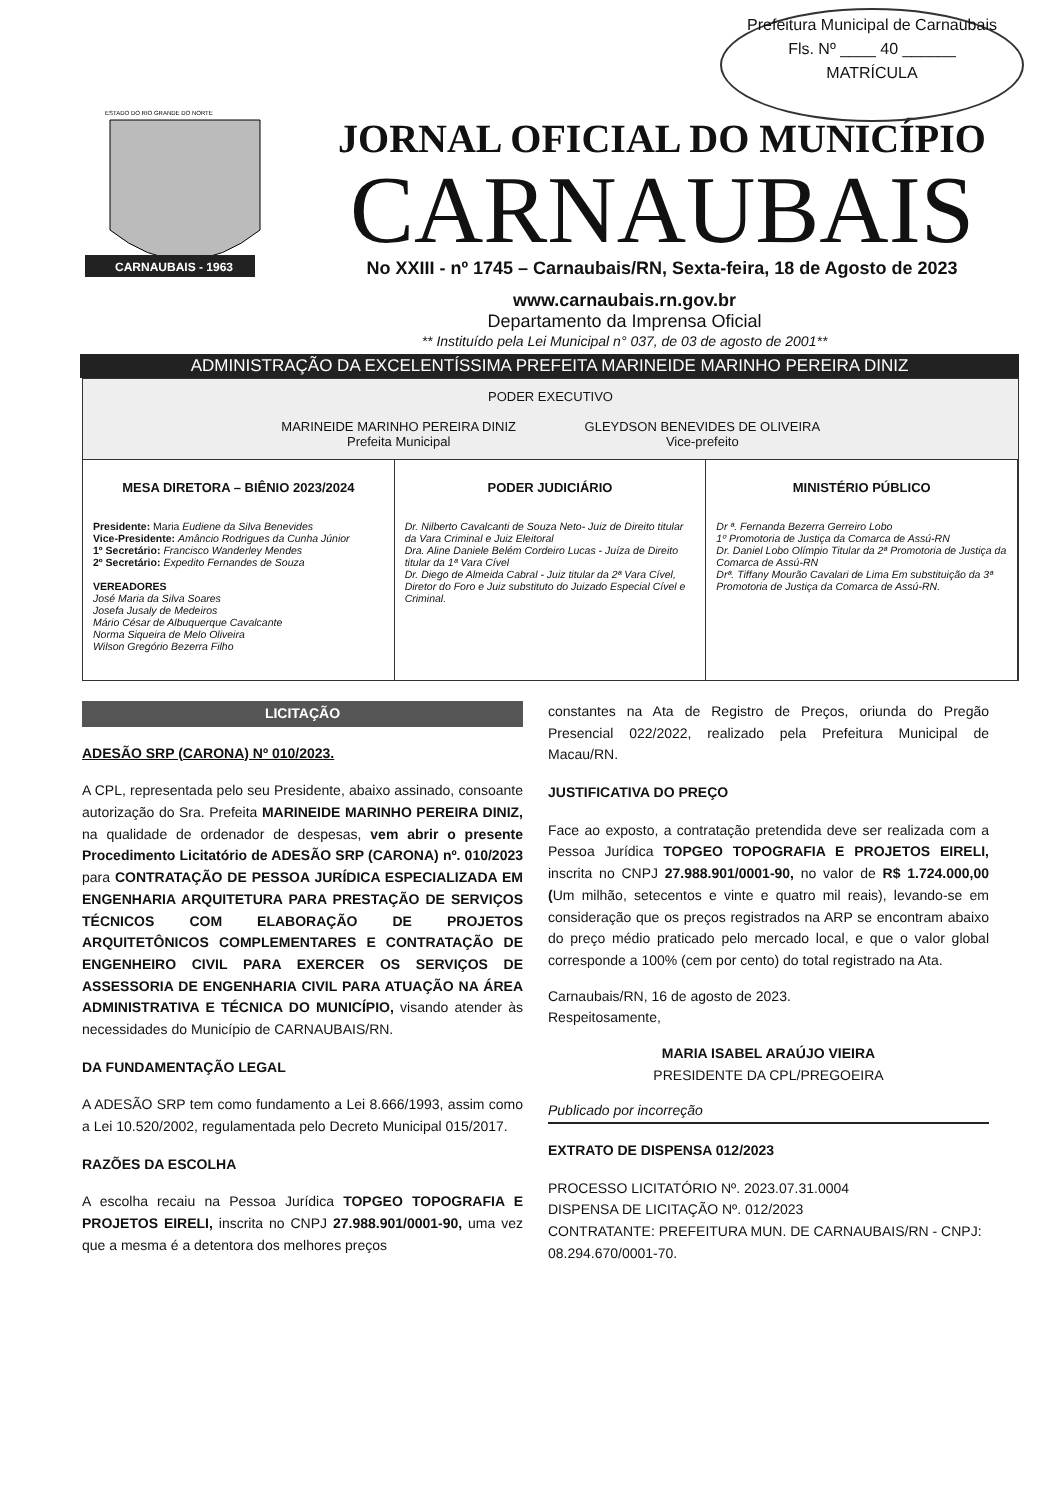Prefeitura Municipal de Carnaubais
Fls. Nº ____ 40 ______
MATRÍCULA
ESTADO DO RIO GRANDE DO NORTE
CARNAUBAIS - 1963
JORNAL OFICIAL DO MUNICÍPIO
CARNAUBAIS
No XXIII - nº 1745 – Carnaubais/RN, Sexta-feira, 18 de Agosto de 2023
www.carnaubais.rn.gov.br
Departamento da Imprensa Oficial
** Instituído pela Lei Municipal n° 037, de 03 de agosto de 2001**
ADMINISTRAÇÃO DA EXCELENTÍSSIMA PREFEITA MARINEIDE MARINHO PEREIRA DINIZ
PODER EXECUTIVO
MARINEIDE MARINHO PEREIRA DINIZ
Prefeita Municipal GLEYDSON BENEVIDES DE OLIVEIRA
Vice-prefeito
MESA DIRETORA – BIÊNIO 2023/2024
Presidente: Maria Eudiene da Silva Benevides
Vice-Presidente: Amâncio Rodrigues da Cunha Júnior
1º Secretário: Francisco Wanderley Mendes
2º Secretário: Expedito Fernandes de Souza
VEREADORES
José Maria da Silva Soares
Josefa Jusaly de Medeiros
Mário César de Albuquerque Cavalcante
Norma Siqueira de Melo Oliveira
Wilson Gregório Bezerra Filho
PODER JUDICIÁRIO
Dr. Nilberto Cavalcanti de Souza Neto- Juiz de Direito titular da Vara Criminal e Juiz Eleitoral
Dra. Aline Daniele Belém Cordeiro Lucas - Juíza de Direito titular da 1ª Vara Cível
Dr. Diego de Almeida Cabral - Juiz titular da 2ª Vara Cível, Diretor do Foro e Juiz substituto do Juizado Especial Cível e Criminal.
MINISTÉRIO PÚBLICO
Dr ª. Fernanda Bezerra Gerreiro Lobo
1º Promotoria de Justiça da Comarca de Assú-RN
Dr. Daniel Lobo Olímpio Titular da 2ª Promotoria de Justiça da Comarca de Assú-RN
Drª. Tiffany Mourão Cavalari de Lima Em substituição da 3ª Promotoria de Justiça da Comarca de Assú-RN.
LICITAÇÃO
ADESÃO SRP (CARONA) Nº 010/2023.
A CPL, representada pelo seu Presidente, abaixo assinado, consoante autorização do Sra. Prefeita MARINEIDE MARINHO PEREIRA DINIZ, na qualidade de ordenador de despesas, vem abrir o presente Procedimento Licitatório de ADESÃO SRP (CARONA) nº. 010/2023 para CONTRATAÇÃO DE PESSOA JURÍDICA ESPECIALIZADA EM ENGENHARIA ARQUITETURA PARA PRESTAÇÃO DE SERVIÇOS TÉCNICOS COM ELABORAÇÃO DE PROJETOS ARQUITETÔNICOS COMPLEMENTARES E CONTRATAÇÃO DE ENGENHEIRO CIVIL PARA EXERCER OS SERVIÇOS DE ASSESSORIA DE ENGENHARIA CIVIL PARA ATUAÇÃO NA ÁREA ADMINISTRATIVA E TÉCNICA DO MUNICÍPIO, visando atender às necessidades do Município de CARNAUBAIS/RN.
DA FUNDAMENTAÇÃO LEGAL
A ADESÃO SRP tem como fundamento a Lei 8.666/1993, assim como a Lei 10.520/2002, regulamentada pelo Decreto Municipal 015/2017.
RAZÕES DA ESCOLHA
A escolha recaiu na Pessoa Jurídica TOPGEO TOPOGRAFIA E PROJETOS EIRELI, inscrita no CNPJ 27.988.901/0001-90, uma vez que a mesma é a detentora dos melhores preços
constantes na Ata de Registro de Preços, oriunda do Pregão Presencial 022/2022, realizado pela Prefeitura Municipal de Macau/RN.
JUSTIFICATIVA DO PREÇO
Face ao exposto, a contratação pretendida deve ser realizada com a Pessoa Jurídica TOPGEO TOPOGRAFIA E PROJETOS EIRELI, inscrita no CNPJ 27.988.901/0001-90, no valor de R$ 1.724.000,00 (Um milhão, setecentos e vinte e quatro mil reais), levando-se em consideração que os preços registrados na ARP se encontram abaixo do preço médio praticado pelo mercado local, e que o valor global corresponde a 100% (cem por cento) do total registrado na Ata.
Carnaubais/RN, 16 de agosto de 2023.
Respeitosamente,
MARIA ISABEL ARAÚJO VIEIRA
PRESIDENTE DA CPL/PREGOEIRA
Publicado por incorreção
EXTRATO DE DISPENSA 012/2023
PROCESSO LICITATÓRIO Nº. 2023.07.31.0004
DISPENSA DE LICITAÇÃO Nº. 012/2023
CONTRATANTE: PREFEITURA MUN. DE CARNAUBAIS/RN - CNPJ: 08.294.670/0001-70.